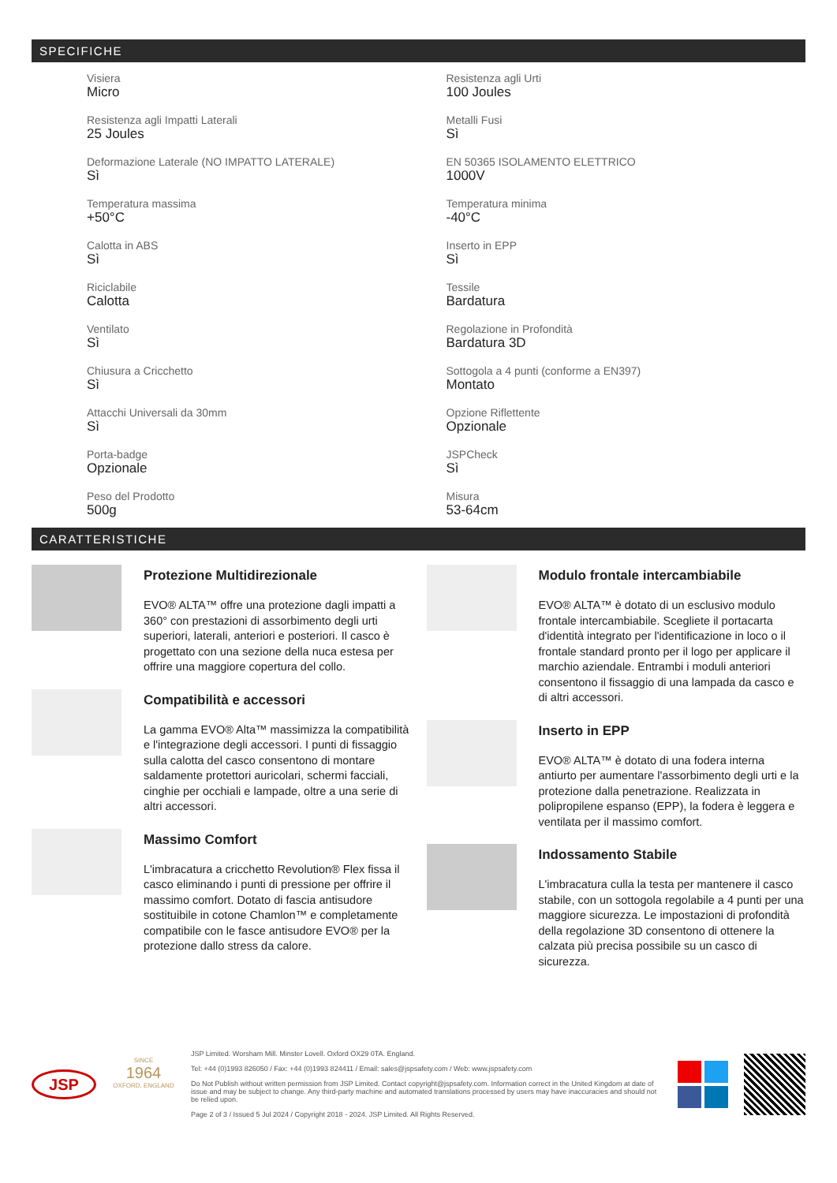SPECIFICHE
Visiera
Micro
Resistenza agli Urti
100 Joules
Resistenza agli Impatti Laterali
25 Joules
Metalli Fusi
Sì
Deformazione Laterale (NO IMPATTO LATERALE)
Sì
EN 50365 ISOLAMENTO ELETTRICO
1000V
Temperatura massima
+50°C
Temperatura minima
-40°C
Calotta in ABS
Sì
Inserto in EPP
Sì
Riciclabile
Calotta
Tessile
Bardatura
Ventilato
Sì
Regolazione in Profondità
Bardatura 3D
Chiusura a Cricchetto
Sì
Sottogola a 4 punti (conforme a EN397)
Montato
Attacchi Universali da 30mm
Sì
Opzione Riflettente
Opzionale
Porta-badge
Opzionale
JSPCheck
Sì
Peso del Prodotto
500g
Misura
53-64cm
CARATTERISTICHE
Protezione Multidirezionale
EVO® ALTA™ offre una protezione dagli impatti a 360° con prestazioni di assorbimento degli urti superiori, laterali, anteriori e posteriori. Il casco è progettato con una sezione della nuca estesa per offrire una maggiore copertura del collo.
Compatibilità e accessori
La gamma EVO® Alta™ massimizza la compatibilità e l'integrazione degli accessori. I punti di fissaggio sulla calotta del casco consentono di montare saldamente protettori auricolari, schermi facciali, cinghie per occhiali e lampade, oltre a una serie di altri accessori.
Massimo Comfort
L'imbracatura a cricchetto Revolution® Flex fissa il casco eliminando i punti di pressione per offrire il massimo comfort. Dotato di fascia antisudore sostituibile in cotone Chamlon™ e completamente compatibile con le fasce antisudore EVO® per la protezione dallo stress da calore.
Modulo frontale intercambiabile
EVO® ALTA™ è dotato di un esclusivo modulo frontale intercambiabile. Scegliete il portacarta d'identità integrato per l'identificazione in loco o il frontale standard pronto per il logo per applicare il marchio aziendale. Entrambi i moduli anteriori consentono il fissaggio di una lampada da casco e di altri accessori.
Inserto in EPP
EVO® ALTA™ è dotato di una fodera interna antiurto per aumentare l'assorbimento degli urti e la protezione dalla penetrazione. Realizzata in polipropilene espanso (EPP), la fodera è leggera e ventilata per il massimo comfort.
Indossamento Stabile
L'imbracatura culla la testa per mantenere il casco stabile, con un sottogola regolabile a 4 punti per una maggiore sicurezza. Le impostazioni di profondità della regolazione 3D consentono di ottenere la calzata più precisa possibile su un casco di sicurezza.
JSP
SINCE
1964
OXFORD, ENGLAND
JSP Limited. Worsham Mill. Minster Lovell. Oxford OX29 0TA. England.
Tel: +44 (0)1993 826050 / Fax: +44 (0)1993 824411 / Email: sales@jspsafety.com / Web: www.jspsafety.com
Do Not Publish without written permission from JSP Limited. Contact copyright@jspsafety.com. Information correct in the United Kingdom at date of issue and may be subject to change. Any third-party machine and automated translations processed by users may have inaccuracies and should not be relied upon.
Page 2 of 3 / Issued 5 Jul 2024 / Copyright 2018 - 2024. JSP Limited. All Rights Reserved.